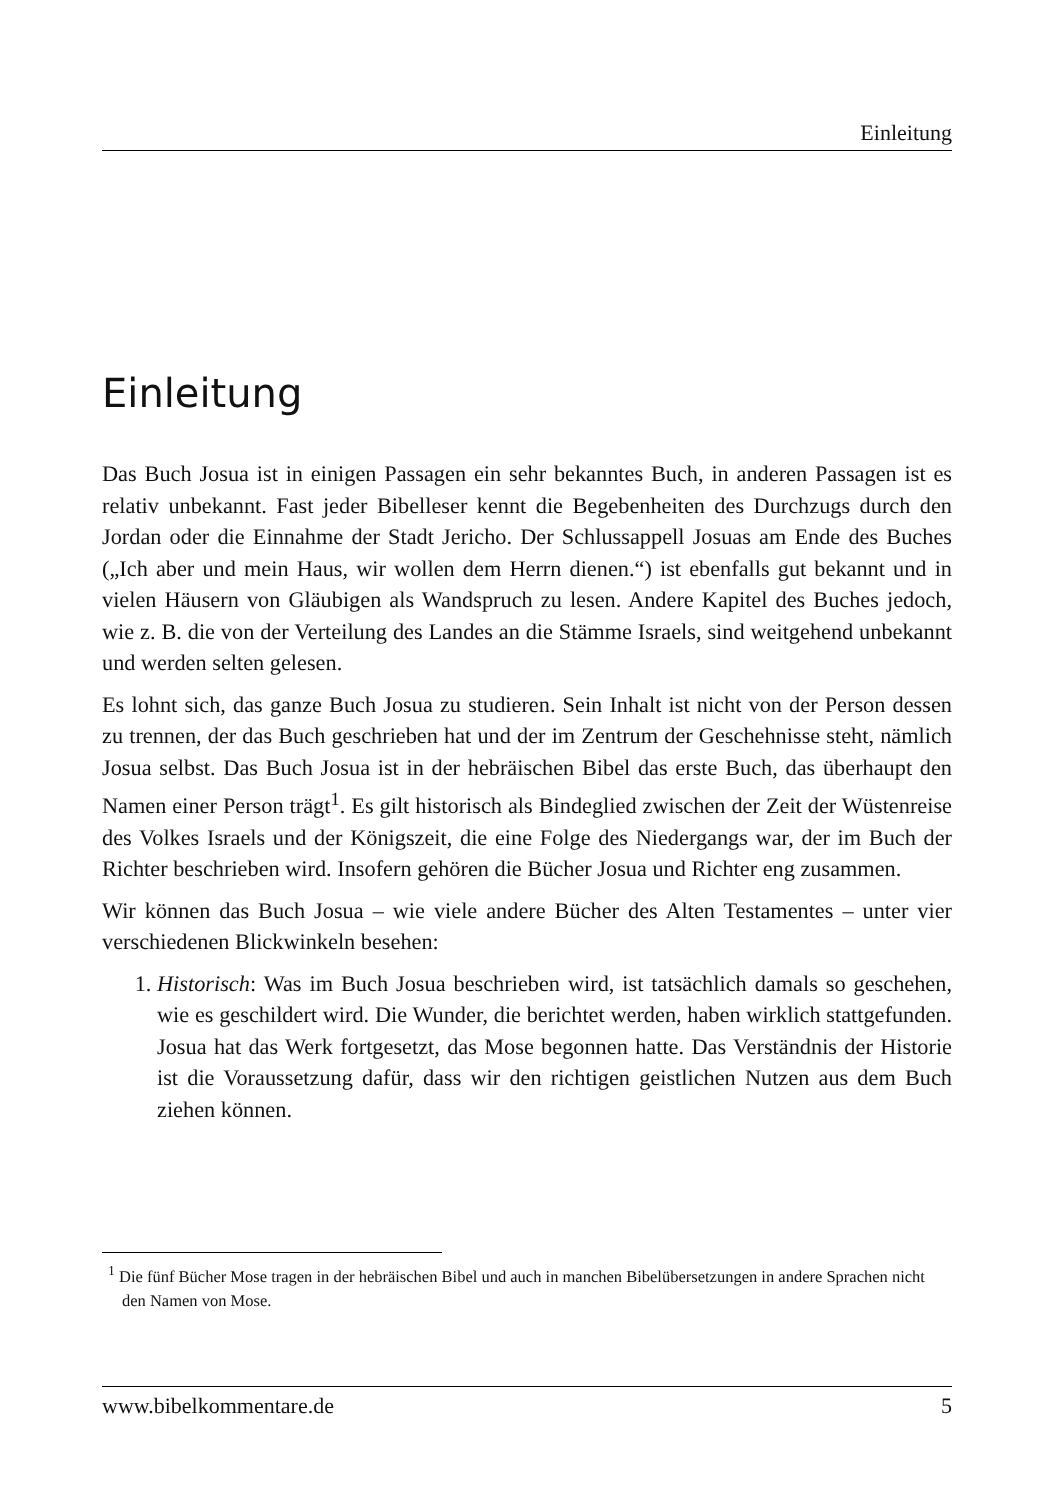Einleitung
Einleitung
Das Buch Josua ist in einigen Passagen ein sehr bekanntes Buch, in anderen Passagen ist es relativ unbekannt. Fast jeder Bibelleser kennt die Begebenheiten des Durchzugs durch den Jordan oder die Einnahme der Stadt Jericho. Der Schlussappell Josuas am Ende des Buches („Ich aber und mein Haus, wir wollen dem Herrn dienen.“) ist ebenfalls gut bekannt und in vielen Häusern von Gläubigen als Wandspruch zu lesen. Andere Kapitel des Buches jedoch, wie z. B. die von der Verteilung des Landes an die Stämme Israels, sind weitgehend unbekannt und werden selten gelesen.
Es lohnt sich, das ganze Buch Josua zu studieren. Sein Inhalt ist nicht von der Person dessen zu trennen, der das Buch geschrieben hat und der im Zentrum der Geschehnisse steht, nämlich Josua selbst. Das Buch Josua ist in der hebräischen Bibel das erste Buch, das überhaupt den Namen einer Person trägt<sup>1</sup>. Es gilt historisch als Bindeglied zwischen der Zeit der Wüstenreise des Volkes Israels und der Königszeit, die eine Folge des Niedergangs war, der im Buch der Richter beschrieben wird. Insofern gehören die Bücher Josua und Richter eng zusammen.
Wir können das Buch Josua – wie viele andere Bücher des Alten Testamentes – unter vier verschiedenen Blickwinkeln besehen:
1. Historisch: Was im Buch Josua beschrieben wird, ist tatsächlich damals so geschehen, wie es geschildert wird. Die Wunder, die berichtet werden, haben wirklich stattgefunden. Josua hat das Werk fortgesetzt, das Mose begonnen hatte. Das Verständnis der Historie ist die Voraussetzung dafür, dass wir den richtigen geistlichen Nutzen aus dem Buch ziehen können.
<sup>1</sup> Die fünf Bücher Mose tragen in der hebräischen Bibel und auch in manchen Bibelübersetzungen in andere Sprachen nicht den Namen von Mose.
www.bibelkommentare.de 5